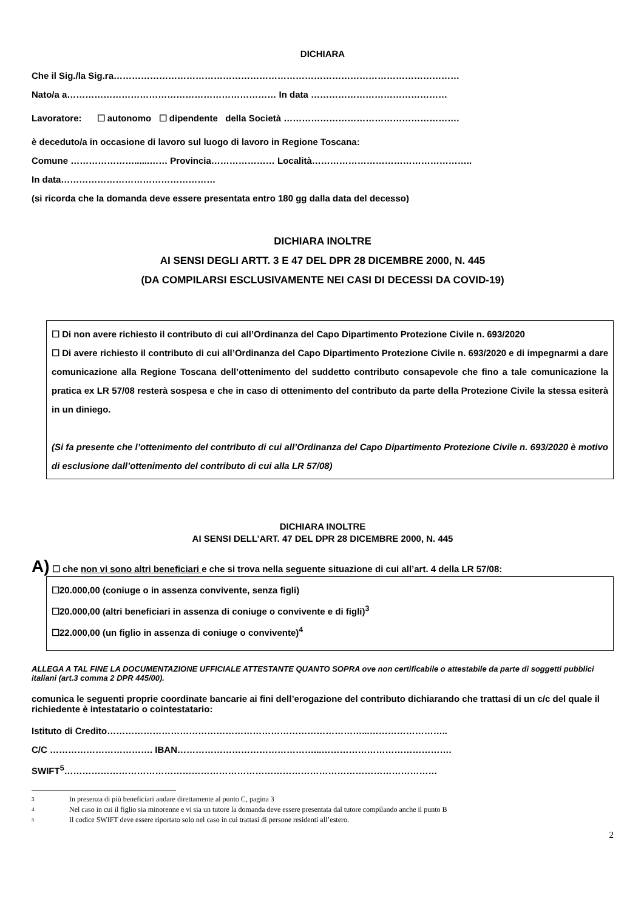DICHIARA
Che il Sig./la Sig.ra……………………………………………………………………………………………………
Nato/a a…………………………………………………………… In data ………………………………………
Lavoratore: ☐ autonomo ☐ dipendente della Società ………………………………………………….
è deceduto/a in occasione di lavoro sul luogo di lavoro in Regione Toscana:
Comune …………………......…… Provincia………………… Località……………………………………………..
In data……………………………………………
(si ricorda che la domanda deve essere presentata entro 180 gg dalla data del decesso)
DICHIARA INOLTRE
AI SENSI DEGLI ARTT. 3 E 47 DEL DPR 28 DICEMBRE 2000, N. 445
(DA COMPILARSI ESCLUSIVAMENTE NEI CASI DI DECESSI DA COVID-19)
☐ Di non avere richiesto il contributo di cui all’Ordinanza del Capo Dipartimento Protezione Civile n. 693/2020
☐ Di avere richiesto il contributo di cui all’Ordinanza del Capo Dipartimento Protezione Civile n. 693/2020 e di impegnarmi a dare comunicazione alla Regione Toscana dell’ottenimento del suddetto contributo consapevole che fino a tale comunicazione la pratica ex LR 57/08 resterà sospesa e che in caso di ottenimento del contributo da parte della Protezione Civile la stessa esiterà in un diniego.
(Si fa presente che l’ottenimento del contributo di cui all’Ordinanza del Capo Dipartimento Protezione Civile n. 693/2020 è motivo di esclusione dall’ottenimento del contributo di cui alla LR 57/08)
DICHIARA INOLTRE
AI SENSI DELL’ART. 47 DEL DPR 28 DICEMBRE 2000, N. 445
A) ☐ che non vi sono altri beneficiari e che si trova nella seguente situazione di cui all’art. 4 della LR 57/08:
☐20.000,00 (coniuge o in assenza convivente, senza figli)
☐20.000,00 (altri beneficiari in assenza di coniuge o convivente e di figli)<sup>3</sup>
☐22.000,00 (un figlio in assenza di coniuge o convivente)<sup>4</sup>
ALLEGA A TAL FINE LA DOCUMENTAZIONE UFFICIALE ATTESTANTE QUANTO SOPRA ove non certificabile o attestabile da parte di soggetti pubblici italiani (art.3 comma 2 DPR 445/00).
comunica le seguenti proprie coordinate bancarie ai fini dell’erogazione del contributo dichiarando che trattasi di un c/c del quale il richiedente è intestatario o cointestatario:
Istituto di Credito…………………………………………………………………………...……………………..
C/C ……………………………. IBAN………………………………………...…………………………………….
SWIFT<sup>5</sup>……………………………………………………………………………………………………………
3 In presenza di più beneficiari andare direttamente al punto C, pagina 3
4 Nel caso in cui il figlio sia minorenne e vi sia un tutore la domanda deve essere presentata dal tutore compilando anche il punto B
5 Il codice SWIFT deve essere riportato solo nel caso in cui trattasi di persone residenti all’estero.
2